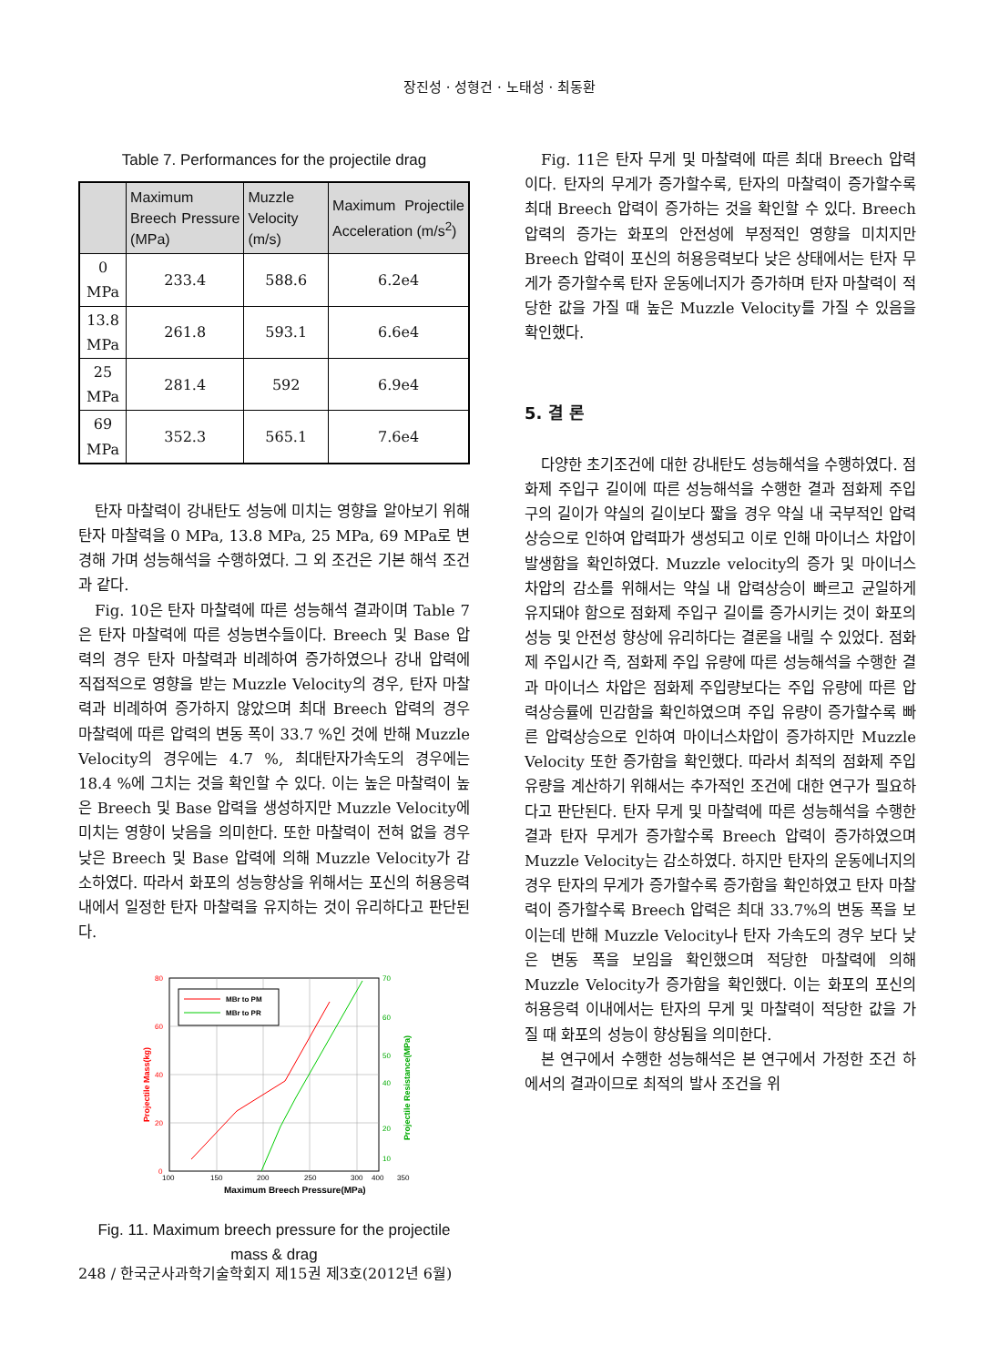장진성 · 성형건 · 노태성 · 최동환
Table 7. Performances for the projectile drag
| | Maximum Breech Pressure (MPa) | Muzzle Velocity (m/s) | Maximum Projectile Acceleration (m/s<sup>2</sup>) |
| --- | --- | --- | --- |
| 0 MPa | 233.4 | 588.6 | 6.2e4 |
| 13.8 MPa | 261.8 | 593.1 | 6.6e4 |
| 25 MPa | 281.4 | 592 | 6.9e4 |
| 69 MPa | 352.3 | 565.1 | 7.6e4 |
탄자 마찰력이 강내탄도 성능에 미치는 영향을 알아보기 위해 탄자 마찰력을 0 MPa, 13.8 MPa, 25 MPa, 69 MPa로 변경해 가며 성능해석을 수행하였다. 그 외 조건은 기본 해석 조건과 같다.
Fig. 10은 탄자 마찰력에 따른 성능해석 결과이며 Table 7은 탄자 마찰력에 따른 성능변수들이다. Breech 및 Base 압력의 경우 탄자 마찰력과 비례하여 증가하였으나 강내 압력에 직접적으로 영향을 받는 Muzzle Velocity의 경우, 탄자 마찰력과 비례하여 증가하지 않았으며 최대 Breech 압력의 경우 마찰력에 따른 압력의 변동 폭이 33.7 %인 것에 반해 Muzzle Velocity의 경우에는 4.7 %, 최대탄자가속도의 경우에는 18.4 %에 그치는 것을 확인할 수 있다. 이는 높은 마찰력이 높은 Breech 및 Base 압력을 생성하지만 Muzzle Velocity에 미치는 영향이 낮음을 의미한다. 또한 마찰력이 전혀 없을 경우 낮은 Breech 및 Base 압력에 의해 Muzzle Velocity가 감소하였다. 따라서 화포의 성능향상을 위해서는 포신의 허용응력 내에서 일정한 탄자 마찰력을 유지하는 것이 유리하다고 판단된다.
80
60
40
20
0
70
60
50
40
20
10
100
150
200
250
300
350
400
MBr to PM
MBr to PR
Maximum Breech Pressure(MPa)
Projectile Mass(kg)
Projectile Resistance(MPa)
Fig. 11. Maximum breech pressure for the projectile mass & drag
Fig. 11은 탄자 무게 및 마찰력에 따른 최대 Breech 압력이다. 탄자의 무게가 증가할수록, 탄자의 마찰력이 증가할수록 최대 Breech 압력이 증가하는 것을 확인할 수 있다. Breech 압력의 증가는 화포의 안전성에 부정적인 영향을 미치지만 Breech 압력이 포신의 허용응력보다 낮은 상태에서는 탄자 무게가 증가할수록 탄자 운동에너지가 증가하며 탄자 마찰력이 적당한 값을 가질 때 높은 Muzzle Velocity를 가질 수 있음을 확인했다.
5. 결 론
다양한 초기조건에 대한 강내탄도 성능해석을 수행하였다. 점화제 주입구 길이에 따른 성능해석을 수행한 결과 점화제 주입구의 길이가 약실의 길이보다 짧을 경우 약실 내 국부적인 압력상승으로 인하여 압력파가 생성되고 이로 인해 마이너스 차압이 발생함을 확인하였다. Muzzle velocity의 증가 및 마이너스 차압의 감소를 위해서는 약실 내 압력상승이 빠르고 균일하게 유지돼야 함으로 점화제 주입구 길이를 증가시키는 것이 화포의 성능 및 안전성 향상에 유리하다는 결론을 내릴 수 있었다. 점화제 주입시간 즉, 점화제 주입 유량에 따른 성능해석을 수행한 결과 마이너스 차압은 점화제 주입량보다는 주입 유량에 따른 압력상승률에 민감함을 확인하였으며 주입 유량이 증가할수록 빠른 압력상승으로 인하여 마이너스차압이 증가하지만 Muzzle Velocity 또한 증가함을 확인했다. 따라서 최적의 점화제 주입 유량을 계산하기 위해서는 추가적인 조건에 대한 연구가 필요하다고 판단된다. 탄자 무게 및 마찰력에 따른 성능해석을 수행한 결과 탄자 무게가 증가할수록 Breech 압력이 증가하였으며 Muzzle Velocity는 감소하였다. 하지만 탄자의 운동에너지의 경우 탄자의 무게가 증가할수록 증가함을 확인하였고 탄자 마찰력이 증가할수록 Breech 압력은 최대 33.7%의 변동 폭을 보이는데 반해 Muzzle Velocity나 탄자 가속도의 경우 보다 낮은 변동 폭을 보임을 확인했으며 적당한 마찰력에 의해 Muzzle Velocity가 증가함을 확인했다. 이는 화포의 포신의 허용응력 이내에서는 탄자의 무게 및 마찰력이 적당한 값을 가질 때 화포의 성능이 향상됨을 의미한다.
본 연구에서 수행한 성능해석은 본 연구에서 가정한 조건 하에서의 결과이므로 최적의 발사 조건을 위
248 / 한국군사과학기술학회지 제15권 제3호(2012년 6월)